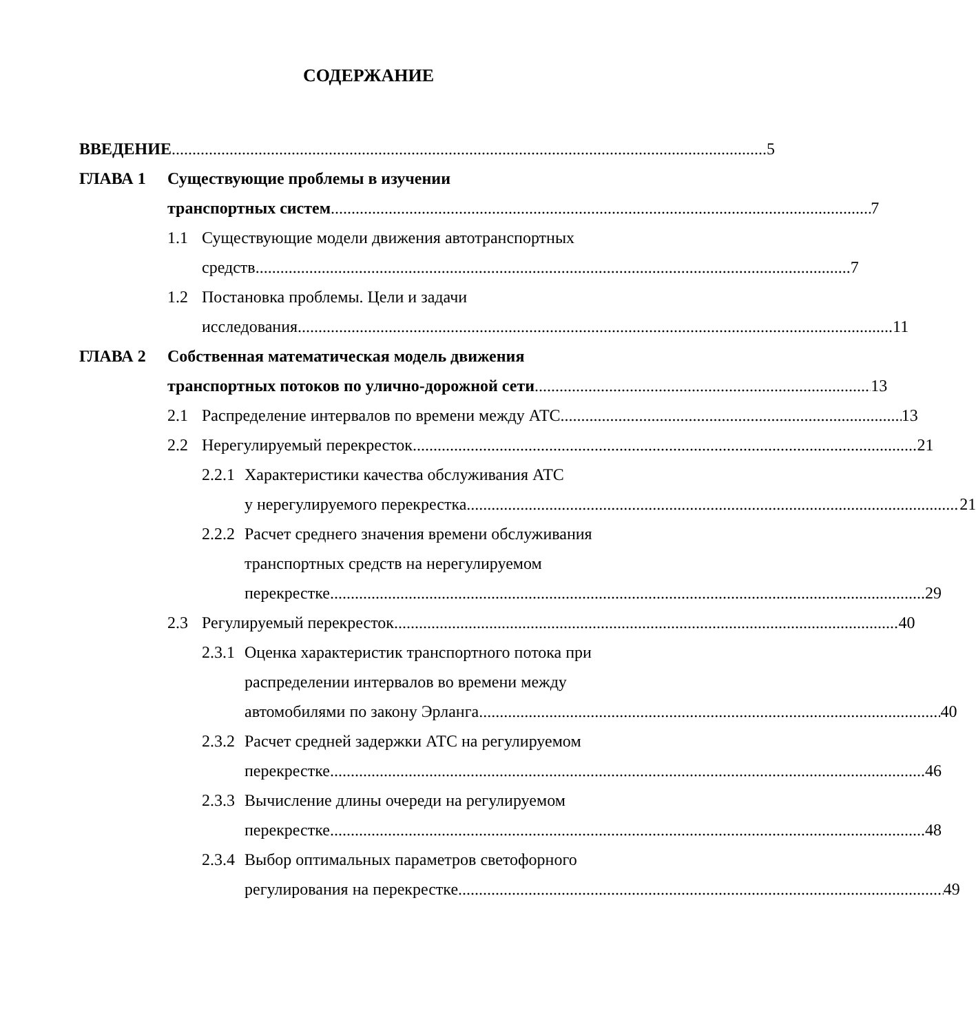СОДЕРЖАНИЕ
ВВЕДЕНИЕ 5
ГЛАВА 1 Существующие проблемы в изучении
транспортных систем 7
1.1 Существующие модели движения автотранспортных
средств 7
1.2 Постановка проблемы. Цели и задачи
исследования 11
ГЛАВА 2 Собственная математическая модель движения
транспортных потоков по улично-дорожной сети 13
2.1 Распределение интервалов по времени между АТС 13
2.2 Нерегулируемый перекресток 21
2.2.1
Характеристики качества обслуживания АТС
у нерегулируемого перекрестка 21
2.2.2
Расчет среднего значения времени обслуживания
транспортных средств на нерегулируемом
перекрестке 29
2.3 Регулируемый перекресток 40
2.3.1
Оценка характеристик транспортного потока при
распределении интервалов во времени между
автомобилями по закону Эрланга 40
2.3.2
Расчет средней задержки АТС на регулируемом
перекрестке 46
2.3.3
Вычисление длины очереди на регулируемом
перекрестке 48
2.3.4
Выбор оптимальных параметров светофорного
регулирования на перекрестке 49